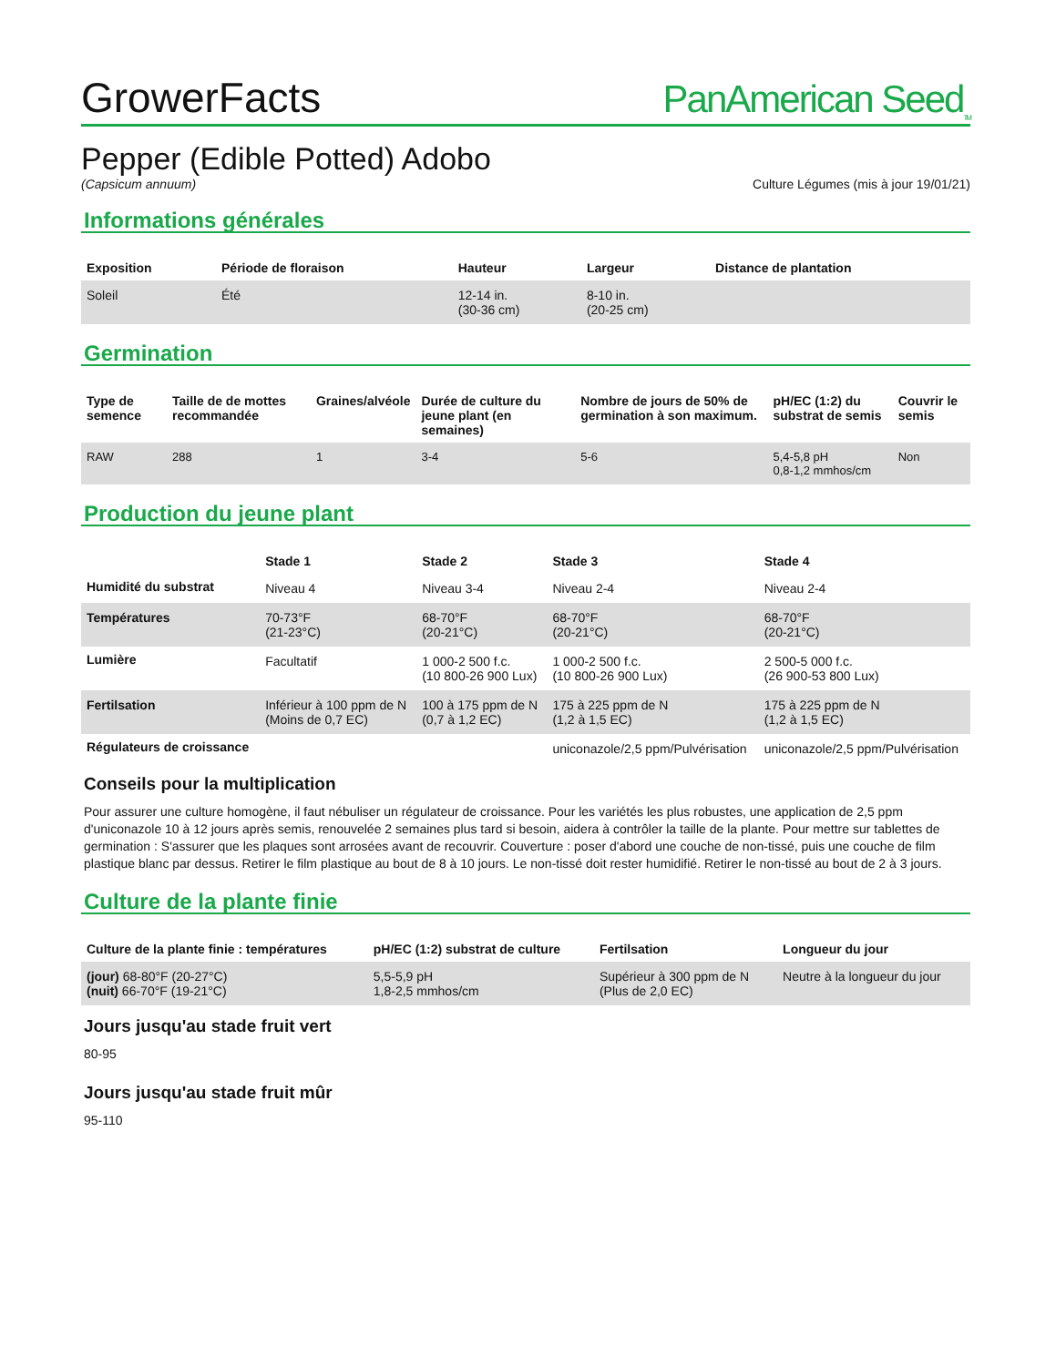GrowerFacts PanAmerican Seed<sub>TM</sub>
Pepper (Edible Potted) Adobo
(Capsicum annuum) Culture Légumes (mis à jour 19/01/21)
Informations générales
| Exposition | Période de floraison | Hauteur | Largeur | Distance de plantation |
| --- | --- | --- | --- | --- |
| Soleil | Été | 12-14 in. (30-36 cm) | 8-10 in. (20-25 cm) | |
Germination
| Type de semence | Taille de de mottes recommandée | Graines/alvéole | Durée de culture du jeune plant (en semaines) | Nombre de jours de 50% de germination à son maximum. | pH/EC (1:2) du substrat de semis | Couvrir le semis |
| --- | --- | --- | --- | --- | --- | --- |
| RAW | 288 | 1 | 3-4 | 5-6 | 5,4-5,8 pH 0,8-1,2 mmhos/cm | Non |
Production du jeune plant
| | Stade 1 | Stade 2 | Stade 3 | Stade 4 |
| --- | --- | --- | --- | --- |
| Humidité du substrat | Niveau 4 | Niveau 3-4 | Niveau 2-4 | Niveau 2-4 |
| Températures | 70-73°F (21-23°C) | 68-70°F (20-21°C) | 68-70°F (20-21°C) | 68-70°F (20-21°C) |
| Lumière | Facultatif | 1 000-2 500 f.c. (10 800-26 900 Lux) | 1 000-2 500 f.c. (10 800-26 900 Lux) | 2 500-5 000 f.c. (26 900-53 800 Lux) |
| Fertilsation | Inférieur à 100 ppm de N (Moins de 0,7 EC) | 100 à 175 ppm de N (0,7 à 1,2 EC) | 175 à 225 ppm de N (1,2 à 1,5 EC) | 175 à 225 ppm de N (1,2 à 1,5 EC) |
| Régulateurs de croissance | | | uniconazole/2,5 ppm/Pulvérisation | uniconazole/2,5 ppm/Pulvérisation |
Conseils pour la multiplication
Pour assurer une culture homogène, il faut nébuliser un régulateur de croissance. Pour les variétés les plus robustes, une application de 2,5 ppm d'uniconazole 10 à 12 jours après semis, renouvelée 2 semaines plus tard si besoin, aidera à contrôler la taille de la plante. Pour mettre sur tablettes de germination : S'assurer que les plaques sont arrosées avant de recouvrir. Couverture : poser d'abord une couche de non-tissé, puis une couche de film plastique blanc par dessus. Retirer le film plastique au bout de 8 à 10 jours. Le non-tissé doit rester humidifié. Retirer le non-tissé au bout de 2 à 3 jours.
Culture de la plante finie
| Culture de la plante finie : températures | pH/EC (1:2) substrat de culture | Fertilsation | Longueur du jour |
| --- | --- | --- | --- |
| (jour) 68-80°F (20-27°C) (nuit) 66-70°F (19-21°C) | 5,5-5,9 pH 1,8-2,5 mmhos/cm | Supérieur à 300 ppm de N (Plus de 2,0 EC) | Neutre à la longueur du jour |
Jours jusqu'au stade fruit vert
80-95
Jours jusqu'au stade fruit mûr
95-110